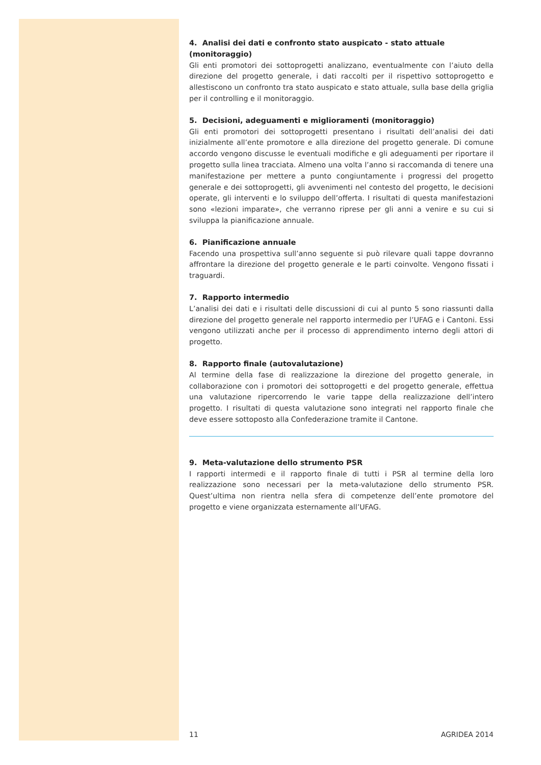4. Analisi dei dati e confronto stato auspicato - stato attuale (monitoraggio)
Gli enti promotori dei sottoprogetti analizzano, eventualmente con l’aiuto della direzione del progetto generale, i dati raccolti per il rispettivo sottoprogetto e allestiscono un confronto tra stato auspicato e stato attuale, sulla base della griglia per il controlling e il monitoraggio.
5. Decisioni, adeguamenti e miglioramenti (monitoraggio)
Gli enti promotori dei sottoprogetti presentano i risultati dell’analisi dei dati inizialmente all’ente promotore e alla direzione del progetto generale. Di comune accordo vengono discusse le eventuali modifiche e gli adeguamenti per riportare il progetto sulla linea tracciata. Almeno una volta l’anno si raccomanda di tenere una manifestazione per mettere a punto congiuntamente i progressi del progetto generale e dei sottoprogetti, gli avvenimenti nel contesto del progetto, le decisioni operate, gli interventi e lo sviluppo dell’offerta. I risultati di questa manifestazioni sono «lezioni imparate», che verranno riprese per gli anni a venire e su cui si sviluppa la pianificazione annuale.
6. Pianificazione annuale
Facendo una prospettiva sull’anno seguente si può rilevare quali tappe dovranno affrontare la direzione del progetto generale e le parti coinvolte. Vengono fissati i traguardi.
7. Rapporto intermedio
L’analisi dei dati e i risultati delle discussioni di cui al punto 5 sono riassunti dalla direzione del progetto generale nel rapporto intermedio per l’UFAG e i Cantoni. Essi vengono utilizzati anche per il processo di apprendimento interno degli attori di progetto.
8. Rapporto finale (autovalutazione)
Al termine della fase di realizzazione la direzione del progetto generale, in collaborazione con i promotori dei sottoprogetti e del progetto generale, effettua una valutazione ripercorrendo le varie tappe della realizzazione dell’intero progetto. I risultati di questa valutazione sono integrati nel rapporto finale che deve essere sottoposto alla Confederazione tramite il Cantone.
9. Meta-valutazione dello strumento PSR
I rapporti intermedi e il rapporto finale di tutti i PSR al termine della loro realizzazione sono necessari per la meta-valutazione dello strumento PSR. Quest’ultima non rientra nella sfera di competenze dell’ente promotore del progetto e viene organizzata esternamente all’UFAG.
11 AGRIDEA 2014